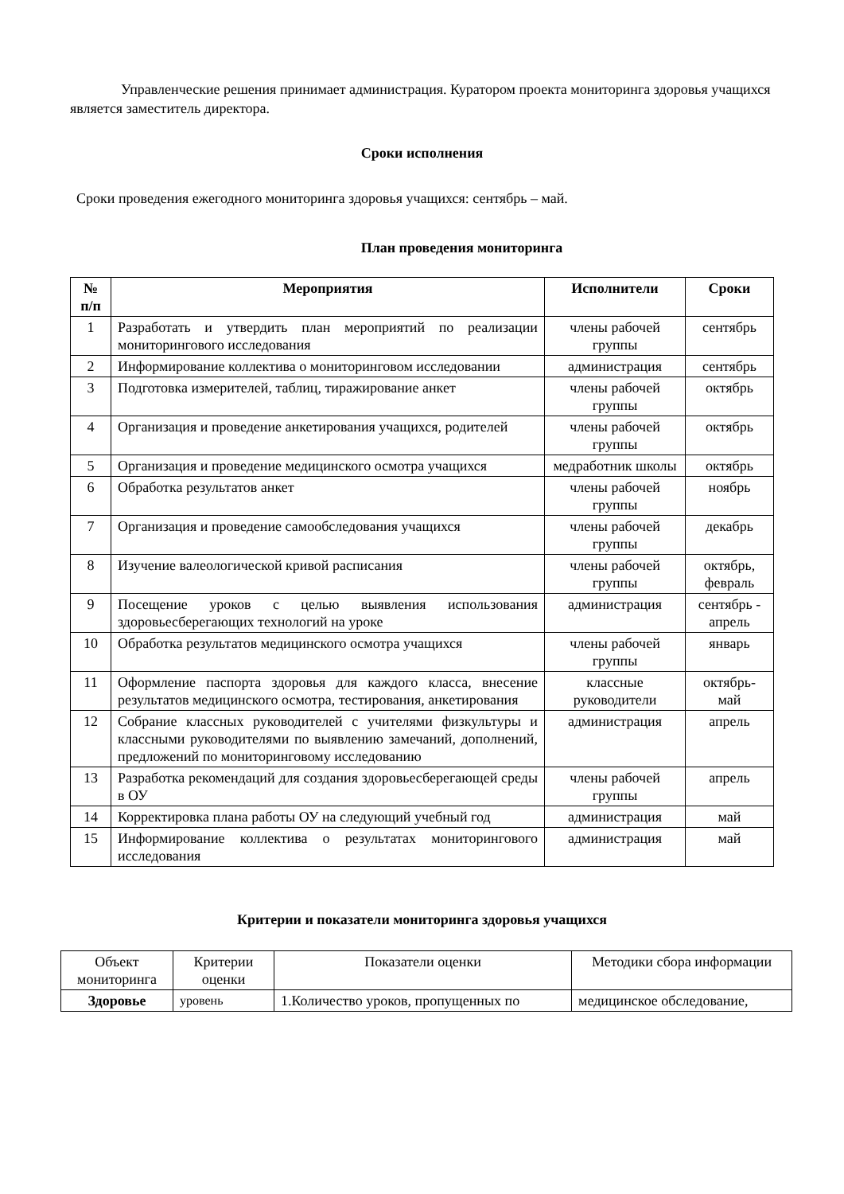Управленческие решения принимает администрация. Куратором проекта мониторинга здоровья учащихся является заместитель директора.
Сроки исполнения
Сроки проведения ежегодного мониторинга здоровья учащихся: сентябрь – май.
План проведения мониторинга
| № п/п | Мероприятия | Исполнители | Сроки |
| --- | --- | --- | --- |
| 1 | Разработать и утвердить план мероприятий по реализации мониторингового исследования | члены рабочей группы | сентябрь |
| 2 | Информирование коллектива о мониторинговом исследовании | администрация | сентябрь |
| 3 | Подготовка измерителей, таблиц, тиражирование анкет | члены рабочей группы | октябрь |
| 4 | Организация и проведение анкетирования учащихся, родителей | члены рабочей группы | октябрь |
| 5 | Организация и проведение медицинского осмотра учащихся | медработник школы | октябрь |
| 6 | Обработка результатов анкет | члены рабочей группы | ноябрь |
| 7 | Организация и проведение самообследования учащихся | члены рабочей группы | декабрь |
| 8 | Изучение валеологической кривой расписания | члены рабочей группы | октябрь, февраль |
| 9 | Посещение уроков с целью выявления использования здоровьесберегающих технологий на уроке | администрация | сентябрь - апрель |
| 10 | Обработка результатов медицинского осмотра учащихся | члены рабочей группы | январь |
| 11 | Оформление паспорта здоровья для каждого класса, внесение результатов медицинского осмотра, тестирования, анкетирования | классные руководители | октябрь-май |
| 12 | Собрание классных руководителей с учителями физкультуры и классными руководителями по выявлению замечаний, дополнений, предложений по мониторинговому исследованию | администрация | апрель |
| 13 | Разработка рекомендаций для создания здоровьесберегающей среды в ОУ | члены рабочей группы | апрель |
| 14 | Корректировка плана работы ОУ на следующий учебный год | администрация | май |
| 15 | Информирование коллектива о результатах мониторингового исследования | администрация | май |
Критерии и показатели мониторинга здоровья учащихся
| Объект мониторинга | Критерии оценки | Показатели оценки | Методики сбора информации |
| Здоровье | уровень | 1.Количество уроков, пропущенных по | медицинское обследование, |